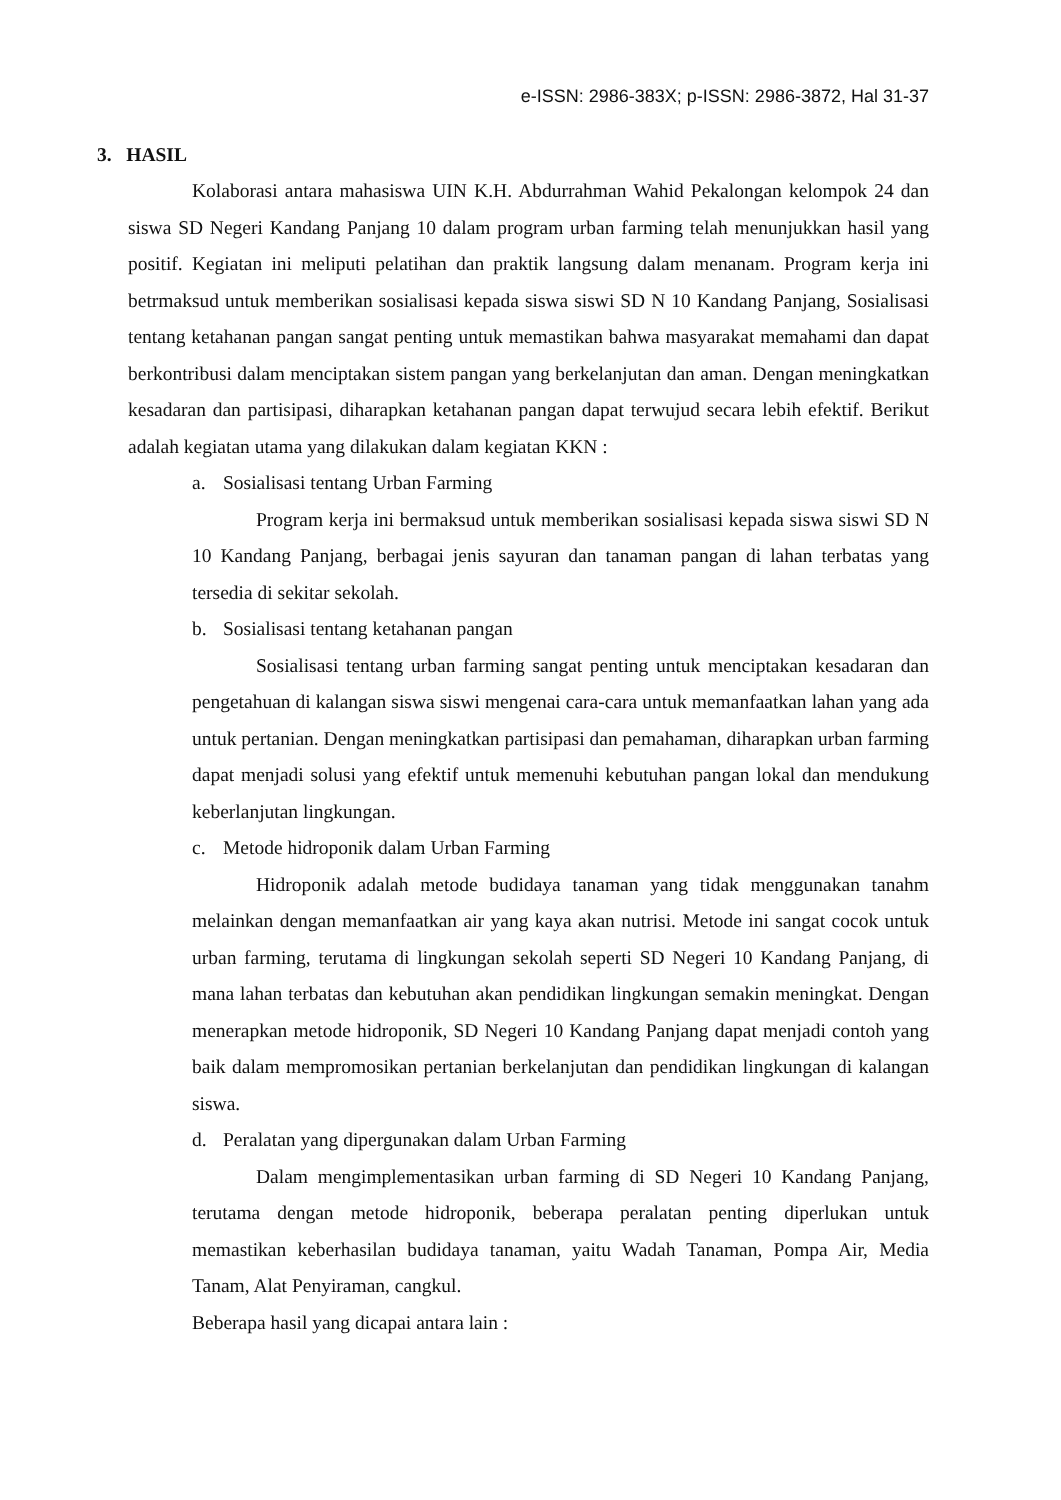e-ISSN: 2986-383X; p-ISSN: 2986-3872, Hal 31-37
3. HASIL
Kolaborasi antara mahasiswa UIN K.H. Abdurrahman Wahid Pekalongan kelompok 24 dan siswa SD Negeri Kandang Panjang 10 dalam program urban farming telah menunjukkan hasil yang positif. Kegiatan ini meliputi pelatihan dan praktik langsung dalam menanam. Program kerja ini betrmaksud untuk memberikan sosialisasi kepada siswa siswi SD N 10 Kandang Panjang, Sosialisasi tentang ketahanan pangan sangat penting untuk memastikan bahwa masyarakat memahami dan dapat berkontribusi dalam menciptakan sistem pangan yang berkelanjutan dan aman. Dengan meningkatkan kesadaran dan partisipasi, diharapkan ketahanan pangan dapat terwujud secara lebih efektif. Berikut adalah kegiatan utama yang dilakukan dalam kegiatan KKN :
a. Sosialisasi tentang Urban Farming
Program kerja ini bermaksud untuk memberikan sosialisasi kepada siswa siswi SD N 10 Kandang Panjang, berbagai jenis sayuran dan tanaman pangan di lahan terbatas yang tersedia di sekitar sekolah.
b. Sosialisasi tentang ketahanan pangan
Sosialisasi tentang urban farming sangat penting untuk menciptakan kesadaran dan pengetahuan di kalangan siswa siswi mengenai cara-cara untuk memanfaatkan lahan yang ada untuk pertanian. Dengan meningkatkan partisipasi dan pemahaman, diharapkan urban farming dapat menjadi solusi yang efektif untuk memenuhi kebutuhan pangan lokal dan mendukung keberlanjutan lingkungan.
c. Metode hidroponik dalam Urban Farming
Hidroponik adalah metode budidaya tanaman yang tidak menggunakan tanahm melainkan dengan memanfaatkan air yang kaya akan nutrisi. Metode ini sangat cocok untuk urban farming, terutama di lingkungan sekolah seperti SD Negeri 10 Kandang Panjang, di mana lahan terbatas dan kebutuhan akan pendidikan lingkungan semakin meningkat. Dengan menerapkan metode hidroponik, SD Negeri 10 Kandang Panjang dapat menjadi contoh yang baik dalam mempromosikan pertanian berkelanjutan dan pendidikan lingkungan di kalangan siswa.
d. Peralatan yang dipergunakan dalam Urban Farming
Dalam mengimplementasikan urban farming di SD Negeri 10 Kandang Panjang, terutama dengan metode hidroponik, beberapa peralatan penting diperlukan untuk memastikan keberhasilan budidaya tanaman, yaitu Wadah Tanaman, Pompa Air, Media Tanam, Alat Penyiraman, cangkul.
Beberapa hasil yang dicapai antara lain :